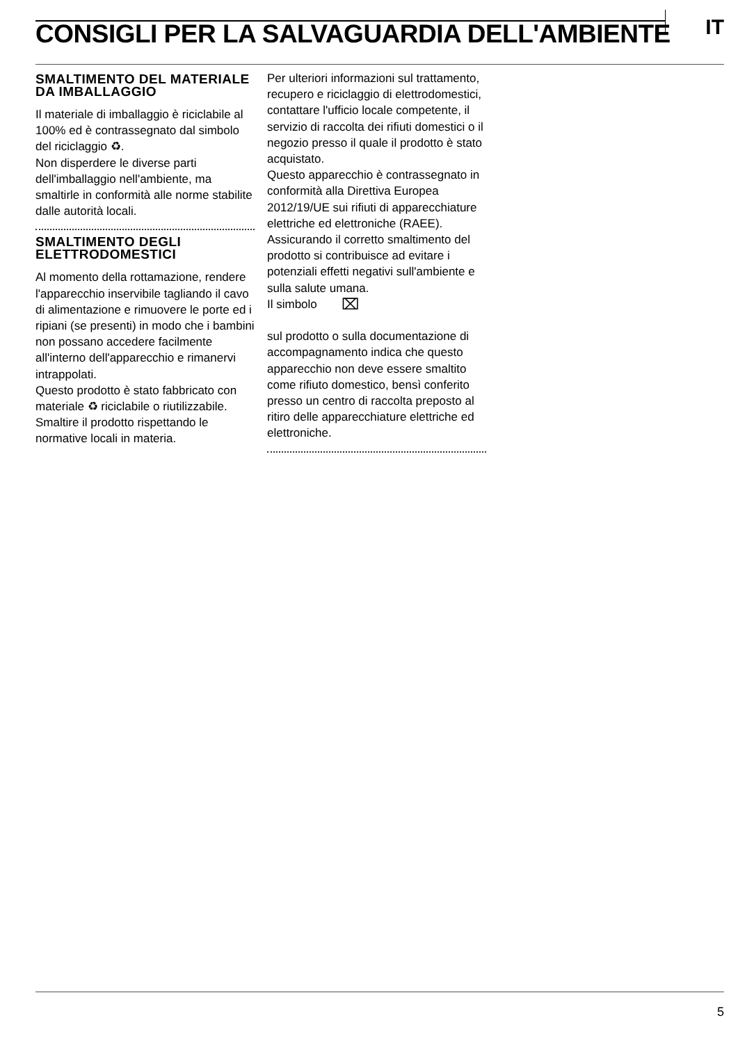CONSIGLI PER LA SALVAGUARDIA DELL'AMBIENTE
IT
SMALTIMENTO DEL MATERIALE DA IMBALLAGGIO
Il materiale di imballaggio è riciclabile al 100% ed è contrassegnato dal simbolo del riciclaggio ♻.
Non disperdere le diverse parti dell'imballaggio nell'ambiente, ma smaltirle in conformità alle norme stabilite dalle autorità locali.
SMALTIMENTO DEGLI ELETTRODOMESTICI
Al momento della rottamazione, rendere l'apparecchio inservibile tagliando il cavo di alimentazione e rimuovere le porte ed i ripiani (se presenti) in modo che i bambini non possano accedere facilmente all'interno dell'apparecchio e rimanervi intrappolati.
Questo prodotto è stato fabbricato con materiale ♻ riciclabile o riutilizzabile. Smaltire il prodotto rispettando le normative locali in materia.
Per ulteriori informazioni sul trattamento, recupero e riciclaggio di elettrodomestici, contattare l'ufficio locale competente, il servizio di raccolta dei rifiuti domestici o il negozio presso il quale il prodotto è stato acquistato.
Questo apparecchio è contrassegnato in conformità alla Direttiva Europea 2012/19/UE sui rifiuti di apparecchiature elettriche ed elettroniche (RAEE).
Assicurando il corretto smaltimento del prodotto si contribuisce ad evitare i potenziali effetti negativi sull'ambiente e sulla salute umana.
Il simbolo ⌧
sul prodotto o sulla documentazione di accompagnamento indica che questo apparecchio non deve essere smaltito come rifiuto domestico, bensì conferito presso un centro di raccolta preposto al ritiro delle apparecchiature elettriche ed elettroniche.
5